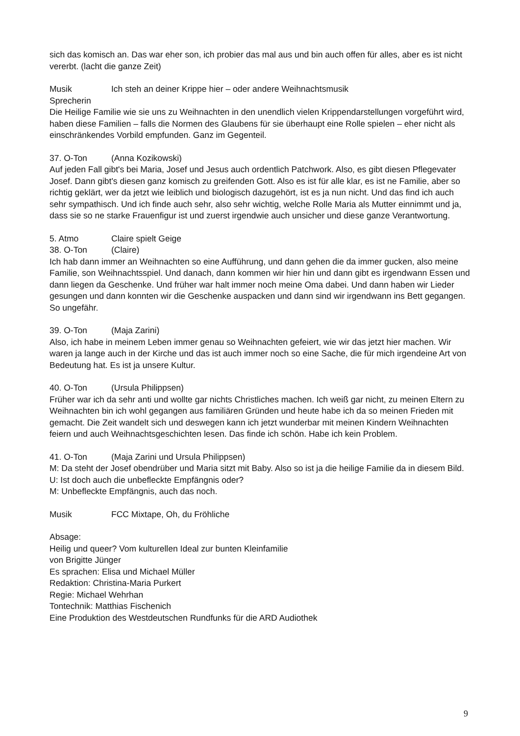sich das komisch an. Das war eher son, ich probier das mal aus und bin auch offen für alles, aber es ist nicht vererbt. (lacht die ganze Zeit)
Musik Ich steh an deiner Krippe hier – oder andere Weihnachtsmusik
Sprecherin
Die Heilige Familie wie sie uns zu Weihnachten in den unendlich vielen Krippendarstellungen vorgeführt wird, haben diese Familien – falls die Normen des Glaubens für sie überhaupt eine Rolle spielen – eher nicht als einschränkendes Vorbild empfunden. Ganz im Gegenteil.
37. O-Ton (Anna Kozikowski)
Auf jeden Fall gibt's bei Maria, Josef und Jesus auch ordentlich Patchwork. Also, es gibt diesen Pflegevater Josef. Dann gibt's diesen ganz komisch zu greifenden Gott. Also es ist für alle klar, es ist ne Familie, aber so richtig geklärt, wer da jetzt wie leiblich und biologisch dazugehört, ist es ja nun nicht. Und das find ich auch sehr sympathisch. Und ich finde auch sehr, also sehr wichtig, welche Rolle Maria als Mutter einnimmt und ja, dass sie so ne starke Frauenfigur ist und zuerst irgendwie auch unsicher und diese ganze Verantwortung.
5. Atmo Claire spielt Geige
38. O-Ton (Claire)
Ich hab dann immer an Weihnachten so eine Aufführung, und dann gehen die da immer gucken, also meine Familie, son Weihnachtsspiel. Und danach, dann kommen wir hier hin und dann gibt es irgendwann Essen und dann liegen da Geschenke. Und früher war halt immer noch meine Oma dabei. Und dann haben wir Lieder gesungen und dann konnten wir die Geschenke auspacken und dann sind wir irgendwann ins Bett gegangen. So ungefähr.
39. O-Ton (Maja Zarini)
Also, ich habe in meinem Leben immer genau so Weihnachten gefeiert, wie wir das jetzt hier machen. Wir waren ja lange auch in der Kirche und das ist auch immer noch so eine Sache, die für mich irgendeine Art von Bedeutung hat. Es ist ja unsere Kultur.
40. O-Ton (Ursula Philippsen)
Früher war ich da sehr anti und wollte gar nichts Christliches machen. Ich weiß gar nicht, zu meinen Eltern zu Weihnachten bin ich wohl gegangen aus familiären Gründen und heute habe ich da so meinen Frieden mit gemacht. Die Zeit wandelt sich und deswegen kann ich jetzt wunderbar mit meinen Kindern Weihnachten feiern und auch Weihnachtsgeschichten lesen. Das finde ich schön. Habe ich kein Problem.
41. O-Ton (Maja Zarini und Ursula Philippsen)
M: Da steht der Josef obendrüber und Maria sitzt mit Baby. Also so ist ja die heilige Familie da in diesem Bild.
U: Ist doch auch die unbefleckte Empfängnis oder?
M: Unbefleckte Empfängnis, auch das noch.
Musik FCC Mixtape, Oh, du Fröhliche
Absage:
Heilig und queer? Vom kulturellen Ideal zur bunten Kleinfamilie
von Brigitte Jünger
Es sprachen: Elisa und Michael Müller
Redaktion: Christina-Maria Purkert
Regie: Michael Wehrhan
Tontechnik: Matthias Fischenich
Eine Produktion des Westdeutschen Rundfunks für die ARD Audiothek
9